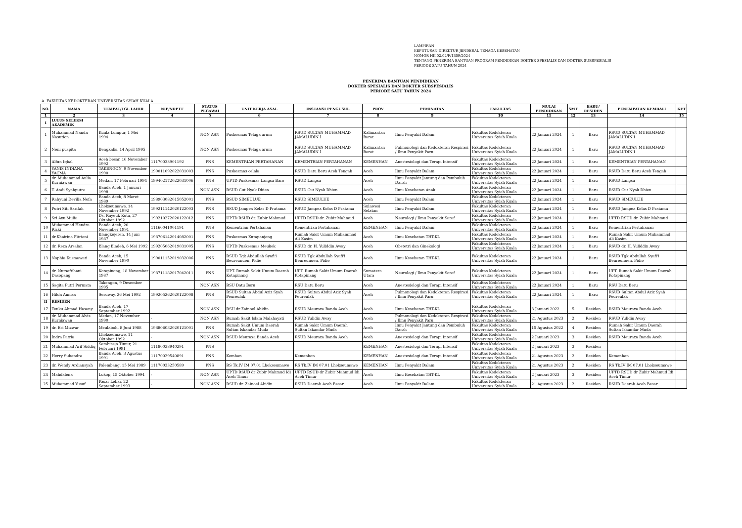LAMPIRAN
KEPUTUSAN DIREKTUR JENDERAL TENAGA KESEHATAN
NOMOR HK.02.02/F/1309/2024
TENTANG PENERIMA BANTUAN PROGRAM PENDIDIKAN DOKTER SPESIALIS DAN DOKTER SUBSPESIALIS
PERIODE SATU TAHUN 2024
PENERIMA BANTUAN PENDIDIKAN
DOKTER SPESIALIS DAN DOKTER SUBSPESIALIS
PERIODE SATU TAHUN 2024
A. FAKULTAS KEDOKTERAN UNIVERSITAS SYIAH KUALA
| NO. | NAMA | TEMPAT/TGL LAHIR | NIP/NRPTT | STATUS PEGAWAI | UNIT KERJA ASAL | INSTANSI PENGUSUL | PROV | PEMINATAN | FAKULTAS | MULAI PENDIDIKAN | SMT | BARU/ RESIDEN | PENEMPATAN KEMBALI | KET |
| --- | --- | --- | --- | --- | --- | --- | --- | --- | --- | --- | --- | --- | --- | --- |
| 1 | 2 | 3 | 4 | 5 | 6 | 7 | 8 | 9 | 10 | 11 | 12 | 13 | 14 | 15 |
| I | LULUS SELEKSI AKADEMIK | | | | | | | | | | | | | |
| 1 | Muhammad Nanda Nasution | Kuala Lumpur, 1 Mei 1994 | | NON ASN | Puskesmas Telaga arum | RSUD SULTAN MUHAMMAD JAMALUDIN I | Kalimantan Barat | Ilmu Penyakit Dalam | Fakultas Kedokteran Universitas Syiah Kuala | 22 Januari 2024 | 1 | Baru | RSUD SULTAN MUHAMMAD JAMALUDIN I | |
| 2 | Neni puspita | Bengkalis, 14 April 1995 | | NON ASN | Puskesmas Telaga arum | RSUD SULTAN MUHAMMAD JAMALUDIN I | Kalimantan Barat | Pulmonologi dan Kedokteran Respirasi / Ilmu Penyakit Paru | Fakultas Kedokteran Universitas Syiah Kuala | 22 Januari 2024 | 1 | Baru | RSUD SULTAN MUHAMMAD JAMALUDIN I | |
| 3 | Alfun Iqbal | Aceh besar, 16 November 1992 | 11170033901192 | PNS | KEMENTRIAN PERTAHANAN | KEMENTRIAN PERTAHANAN | KEMENHAN | Anestesiologi dan Terapi Intensif | Fakultas Kedokteran Universitas Syiah Kuala | 22 Januari 2024 | 1 | Baru | KEMENTRIAN PERTAHANAN | |
| 4 | YANIS INDIANA YACMA | TAKENGON, 9 November 1990 | 199011092022031003 | PNS | Puskesmas celala | RSUD Datu Beru Aceh Tengah | Aceh | Ilmu Penyakit Dalam | Fakultas Kedokteran Universitas Syiah Kuala | 22 Januari 2024 | 1 | Baru | RSUD Datu Beru Aceh Tengah | |
| 5 | dr. Muhammad Aulia Kurniawan | Medan, 17 Februari 1994 | 199402172022031006 | PNS | UPTD Puskesmas Langsa Baro | RSUD Langsa | Aceh | Ilmu Penyakit Jantung dan Pembuluh Darah | Fakultas Kedokteran Universitas Syiah Kuala | 22 Januari 2024 | 1 | Baru | RSUD Langsa | |
| 6 | T. Andi Syahputra | Banda Aceh, 1 Januari 1998 | | NON ASN | RSUD Cut Nyak Dhien | RSUD Cut Nyak Dhien | Aceh | Ilmu Kesehatan Anak | Fakultas Kedokteran Universitas Syiah Kuala | 22 Januari 2024 | 1 | Baru | RSUD Cut Nyak Dhien | |
| 7 | Rahyuni Devilia Nofa | Banda Aceh, 8 Maret 1989 | 198903082015052001 | PNS | RSUD SIMEULUE | RSUD SIMEULUE | Aceh | Ilmu Penyakit Dalam | Fakultas Kedokteran Universitas Syiah Kuala | 22 Januari 2024 | 1 | Baru | RSUD SIMEULUE | |
| 8 | Putri Siti Sarifah | Lhokseumawe, 14 November 1992 | 199211142020122003 | PNS | RSUD Jampea Kelas D Pratama | RSUD Jampea Kelas D Pratama | Sulawesi Selatan | Ilmu Penyakit Dalam | Fakultas Kedokteran Universitas Syiah Kuala | 22 Januari 2024 | 1 | Baru | RSUD Jampea Kelas D Pratama | |
| 9 | Sri Ayu Mulia | Ds. Rayeuk Kuta, 27 Oktober 1992 | 199210272020122012 | PNS | UPTD RSUD dr. Zubir Mahmud | UPTD RSUD dr. Zubir Mahmud | Aceh | Neurologi / Ilmu Penyakit Saraf | Fakultas Kedokteran Universitas Syiah Kuala | 22 Januari 2024 | 1 | Baru | UPTD RSUD dr. Zubir Mahmud | |
| 10 | Muhammad Hendra Rizki | Banda Aceh, 20 November 1991 | 11160041001191 | PNS | Kementrian Pertahanan | Kementrian Pertahanan | KEMENHAN | Ilmu Penyakit Dalam | Fakultas Kedokteran Universitas Syiah Kuala | 22 Januari 2024 | 1 | Baru | Kementrian Pertahanan | |
| 11 | dr.Khairina Fitriani | Blangkejeren, 14 Juni 1987 | 198706142014082001 | PNS | Puskesmas Kutapanjang | Rumah Sakit Umum Muhammad Ali Kasim | Aceh | Ilmu Kesehatan THT-KL | Fakultas Kedokteran Universitas Syiah Kuala | 22 Januari 2024 | 1 | Baru | Rumah Sakit Umum Muhammad Ali Kasim | |
| 12 | dr. Reza Arsalan | Blang Bladeh, 6 Mei 1992 | 199205062019031005 | PNS | UPTD Puskesmas Meukek | RSUD dr. H. Yuliddin Away | Aceh | Obstetri dan Ginekologi | Fakultas Kedokteran Universitas Syiah Kuala | 22 Januari 2024 | 1 | Baru | RSUD dr. H. Yuliddin Away | |
| 13 | Nophia Kusmawati | Banda Aceh, 15 November 1990 | 199011152019032006 | PNS | RSUD Tgk Abdullah Syafi'i Beureunuen, Pidie | RSUD Tgk Abdullah Syafi'i Beureunuen, Pidie | Aceh | Ilmu Kesehatan THT-KL | Fakultas Kedokteran Universitas Syiah Kuala | 22 Januari 2024 | 1 | Baru | RSUD Tgk Abdullah Syafi'i Beureunuen, Pidie | |
| 14 | dr. Nurseftihani Dasopang | Kotapinang, 18 November 1987 | 198711182017042011 | PNS | UPT. Rumah Sakit Umum Daerah Kotapinang | UPT. Rumah Sakit Umum Daerah Kotapinang | Sumatera Utara | Neurologi / Ilmu Penyakit Saraf | Fakultas Kedokteran Universitas Syiah Kuala | 22 Januari 2024 | 1 | Baru | UPT. Rumah Sakit Umum Daerah Kotapinang | |
| 15 | Sagita Putri Permata | Takengon, 9 Desember 1995 | | NON ASN | RSU Datu Beru | RSU Datu Beru | Aceh | Anestesiologi dan Terapi Intensif | Fakultas Kedokteran Universitas Syiah Kuala | 22 Januari 2024 | 1 | Baru | RSU Datu Beru | |
| 16 | Hilda Annisa | Seruway, 26 Mei 1992 | 199205262020122008 | PNS | RSUD Sultan Abdul Aziz Syah Peureulak | RSUD Sultan Abdul Aziz Syah Peureulak | Aceh | Pulmonologi dan Kedokteran Respirasi / Ilmu Penyakit Paru | Fakultas Kedokteran Universitas Syiah Kuala | 22 Januari 2024 | 1 | Baru | RSUD Sultan Abdul Aziz Syah Peureulak | |
| II | RESIDEN | | | | | | | | | | | | | |
| 17 | Teuku Ahmad Hasany | Banda Aceh, 17 September 1992 | | NON ASN | RSU dr Zainoel Abidin | RSUD Meuraxa Banda Aceh | Aceh | Ilmu Kesehatan THT-KL | Fakultas Kedokteran Universitas Syiah Kuala | 3 Januari 2022 | 5 | Residen | RSUD Meuraxa Banda Aceh | |
| 18 | dr. Muhammad Alvis Kurniawan | Medan, 17 November 1990 | - | NON ASN | Rumah Sakit Islam Malahayati | RSUD Yulidin Away | Aceh | Pulmonologi dan Kedokteran Respirasi / Ilmu Penyakit Paru | Fakultas Kedokteran Universitas Syiah Kuala | 21 Agustus 2023 | 2 | Residen | RSUD Yulidin Away | |
| 19 | dr. Eri Mizwar | Meulaboh, 8 Juni 1988 | 198806082020121001 | PNS | Rumah Sakit Umum Daerah Sultan Iskandar Muda | Rumah Sakit Umum Daerah Sultan Iskandar Muda | Aceh | Ilmu Penyakit Jantung dan Pembuluh Darah | Fakultas Kedokteran Universitas Syiah Kuala | 15 Agustus 2022 | 4 | Residen | Rumah Sakit Umum Daerah Sultan Iskandar Muda | |
| 20 | Indra Patria | Lhokseumawe, 11 Oktober 1992 | - | NON ASN | RSUD Meuraxa Banda Aceh | RSUD Meuraxa Banda Aceh | Aceh | Anestesiologi dan Terapi Intensif | Fakultas Kedokteran Universitas Syiah Kuala | 2 Januari 2023 | 3 | Residen | RSUD Meuraxa Banda Aceh | |
| 21 | Muhammad Arif Siddiq | Sambirejo Timur, 21 Februari 1991 | 11180038940291 | PNS | | | KEMENHAN | Anestesiologi dan Terapi Intensif | Fakultas Kedokteran Universitas Syiah Kuala | 2 Januari 2023 | 3 | Residen | | |
| 22 | Herry Suhendra | Banda Aceh, 3 Agustus 1991 | 11170029540891 | PNS | Kemhan | Kemenhan | KEMENHAN | Anestesiologi dan Terapi Intensif | Fakultas Kedokteran Universitas Syiah Kuala | 21 Agustus 2023 | 2 | Residen | Kemenhan | |
| 23 | dr. Wendy Ardiansyah | Palembang, 15 Mei 1989 | 11170033250589 | PNS | RS Tk.IV IM 07.01 Lhokseumawe | RS Tk.IV IM 07.01 Lhokseumawe | KEMENHAN | Ilmu Penyakit Dalam | Fakultas Kedokteran Universitas Syiah Kuala | 21 Agustus 2023 | 2 | Residen | RS Tk.IV IM 07.01 Lhokseumawe | |
| 24 | Mahdalena | Lokop, 15 Oktober 1994 | - | NON ASN | UPTD RSUD dr Zubir Mahmud Idi Aceh Timur | UPTD RSUD dr Zubir Mahmud Idi Aceh Timur | Aceh | Ilmu Kesehatan THT-KL | Fakultas Kedokteran Universitas Syiah Kuala | 2 Januari 2023 | 3 | Residen | UPTD RSUD dr Zubir Mahmud Idi Aceh Timur | |
| 25 | Muhammad Yusuf | Pasar Lebar, 22 September 1993 | - | NON ASN | RSUD dr. Zainoel Abidin | RSUD Daerah Aceh Besar | Aceh | Ilmu Penyakit Dalam | Fakultas Kedokteran Universitas Syiah Kuala | 21 Agustus 2023 | 2 | Residen | RSUD Daerah Aceh Besar | |